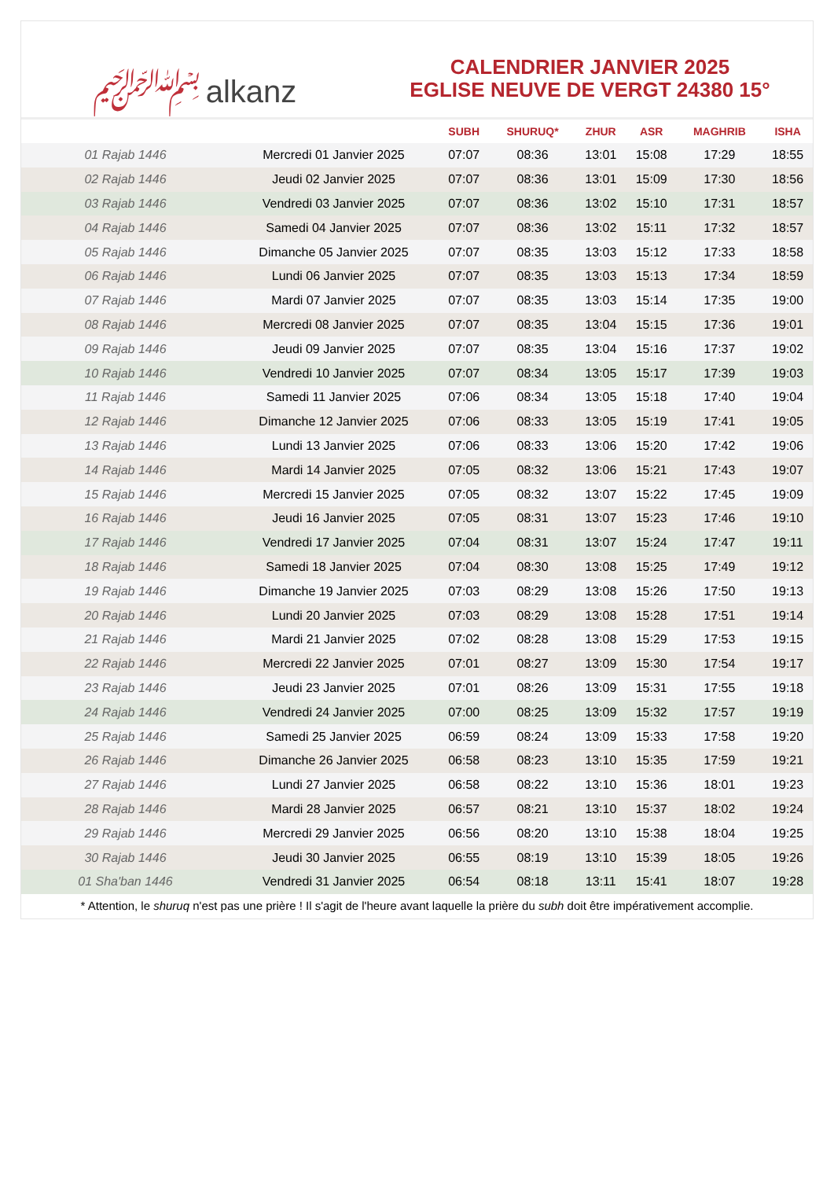﷽ alkanz
CALENDRIER JANVIER 2025
EGLISE NEUVE DE VERGT 24380 15°
| | | SUBH | SHURUQ* | ZHUR | ASR | MAGHRIB | ISHA |
| --- | --- | --- | --- | --- | --- | --- | --- |
| 01 Rajab 1446 | Mercredi 01 Janvier 2025 | 07:07 | 08:36 | 13:01 | 15:08 | 17:29 | 18:55 |
| 02 Rajab 1446 | Jeudi 02 Janvier 2025 | 07:07 | 08:36 | 13:01 | 15:09 | 17:30 | 18:56 |
| 03 Rajab 1446 | Vendredi 03 Janvier 2025 | 07:07 | 08:36 | 13:02 | 15:10 | 17:31 | 18:57 |
| 04 Rajab 1446 | Samedi 04 Janvier 2025 | 07:07 | 08:36 | 13:02 | 15:11 | 17:32 | 18:57 |
| 05 Rajab 1446 | Dimanche 05 Janvier 2025 | 07:07 | 08:35 | 13:03 | 15:12 | 17:33 | 18:58 |
| 06 Rajab 1446 | Lundi 06 Janvier 2025 | 07:07 | 08:35 | 13:03 | 15:13 | 17:34 | 18:59 |
| 07 Rajab 1446 | Mardi 07 Janvier 2025 | 07:07 | 08:35 | 13:03 | 15:14 | 17:35 | 19:00 |
| 08 Rajab 1446 | Mercredi 08 Janvier 2025 | 07:07 | 08:35 | 13:04 | 15:15 | 17:36 | 19:01 |
| 09 Rajab 1446 | Jeudi 09 Janvier 2025 | 07:07 | 08:35 | 13:04 | 15:16 | 17:37 | 19:02 |
| 10 Rajab 1446 | Vendredi 10 Janvier 2025 | 07:07 | 08:34 | 13:05 | 15:17 | 17:39 | 19:03 |
| 11 Rajab 1446 | Samedi 11 Janvier 2025 | 07:06 | 08:34 | 13:05 | 15:18 | 17:40 | 19:04 |
| 12 Rajab 1446 | Dimanche 12 Janvier 2025 | 07:06 | 08:33 | 13:05 | 15:19 | 17:41 | 19:05 |
| 13 Rajab 1446 | Lundi 13 Janvier 2025 | 07:06 | 08:33 | 13:06 | 15:20 | 17:42 | 19:06 |
| 14 Rajab 1446 | Mardi 14 Janvier 2025 | 07:05 | 08:32 | 13:06 | 15:21 | 17:43 | 19:07 |
| 15 Rajab 1446 | Mercredi 15 Janvier 2025 | 07:05 | 08:32 | 13:07 | 15:22 | 17:45 | 19:09 |
| 16 Rajab 1446 | Jeudi 16 Janvier 2025 | 07:05 | 08:31 | 13:07 | 15:23 | 17:46 | 19:10 |
| 17 Rajab 1446 | Vendredi 17 Janvier 2025 | 07:04 | 08:31 | 13:07 | 15:24 | 17:47 | 19:11 |
| 18 Rajab 1446 | Samedi 18 Janvier 2025 | 07:04 | 08:30 | 13:08 | 15:25 | 17:49 | 19:12 |
| 19 Rajab 1446 | Dimanche 19 Janvier 2025 | 07:03 | 08:29 | 13:08 | 15:26 | 17:50 | 19:13 |
| 20 Rajab 1446 | Lundi 20 Janvier 2025 | 07:03 | 08:29 | 13:08 | 15:28 | 17:51 | 19:14 |
| 21 Rajab 1446 | Mardi 21 Janvier 2025 | 07:02 | 08:28 | 13:08 | 15:29 | 17:53 | 19:15 |
| 22 Rajab 1446 | Mercredi 22 Janvier 2025 | 07:01 | 08:27 | 13:09 | 15:30 | 17:54 | 19:17 |
| 23 Rajab 1446 | Jeudi 23 Janvier 2025 | 07:01 | 08:26 | 13:09 | 15:31 | 17:55 | 19:18 |
| 24 Rajab 1446 | Vendredi 24 Janvier 2025 | 07:00 | 08:25 | 13:09 | 15:32 | 17:57 | 19:19 |
| 25 Rajab 1446 | Samedi 25 Janvier 2025 | 06:59 | 08:24 | 13:09 | 15:33 | 17:58 | 19:20 |
| 26 Rajab 1446 | Dimanche 26 Janvier 2025 | 06:58 | 08:23 | 13:10 | 15:35 | 17:59 | 19:21 |
| 27 Rajab 1446 | Lundi 27 Janvier 2025 | 06:58 | 08:22 | 13:10 | 15:36 | 18:01 | 19:23 |
| 28 Rajab 1446 | Mardi 28 Janvier 2025 | 06:57 | 08:21 | 13:10 | 15:37 | 18:02 | 19:24 |
| 29 Rajab 1446 | Mercredi 29 Janvier 2025 | 06:56 | 08:20 | 13:10 | 15:38 | 18:04 | 19:25 |
| 30 Rajab 1446 | Jeudi 30 Janvier 2025 | 06:55 | 08:19 | 13:10 | 15:39 | 18:05 | 19:26 |
| 01 Sha'ban 1446 | Vendredi 31 Janvier 2025 | 06:54 | 08:18 | 13:11 | 15:41 | 18:07 | 19:28 |
* Attention, le shuruq n'est pas une prière ! Il s'agit de l'heure avant laquelle la prière du subh doit être impérativement accomplie.